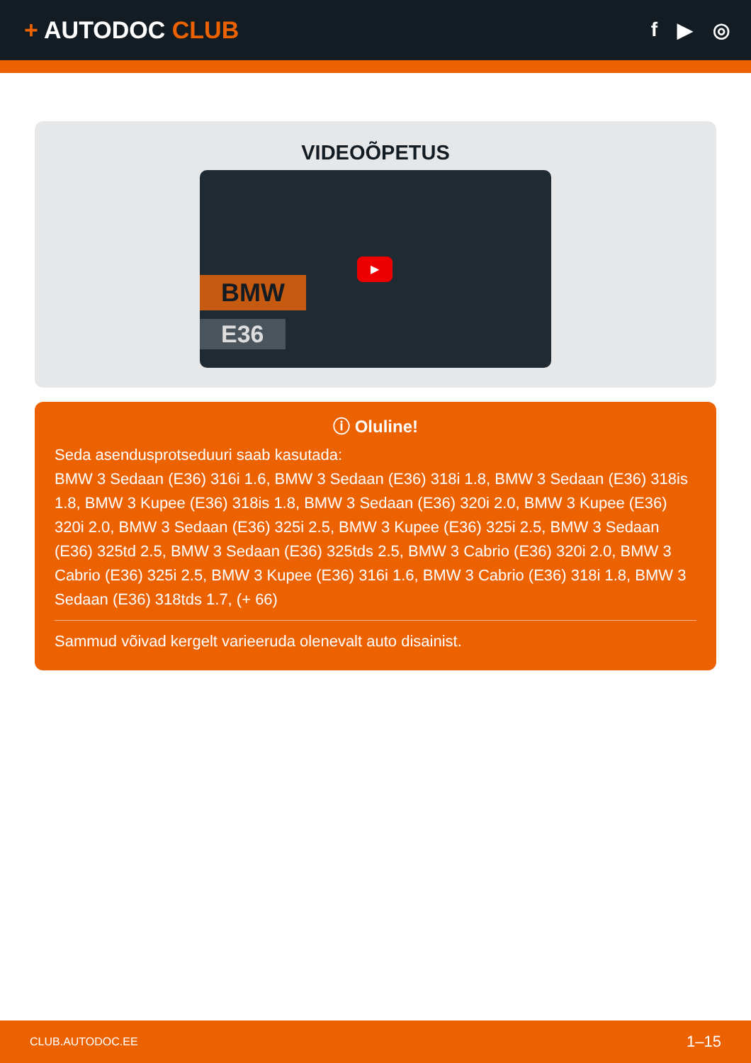+ AUTODOC CLUB
f ▶ ◎
VIDEOÕPETUS
BMW
E36
▶
ⓘ Oluline!
Seda asendusprotseduuri saab kasutada:
BMW 3 Sedaan (E36) 316i 1.6, BMW 3 Sedaan (E36) 318i 1.8, BMW 3 Sedaan (E36) 318is 1.8, BMW 3 Kupee (E36) 318is 1.8, BMW 3 Sedaan (E36) 320i 2.0, BMW 3 Kupee (E36) 320i 2.0, BMW 3 Sedaan (E36) 325i 2.5, BMW 3 Kupee (E36) 325i 2.5, BMW 3 Sedaan (E36) 325td 2.5, BMW 3 Sedaan (E36) 325tds 2.5, BMW 3 Cabrio (E36) 320i 2.0, BMW 3 Cabrio (E36) 325i 2.5, BMW 3 Kupee (E36) 316i 1.6, BMW 3 Cabrio (E36) 318i 1.8, BMW 3 Sedaan (E36) 318tds 1.7, (+ 66)
Sammud võivad kergelt varieeruda olenevalt auto disainist.
CLUB.AUTODOC.EE 1–15